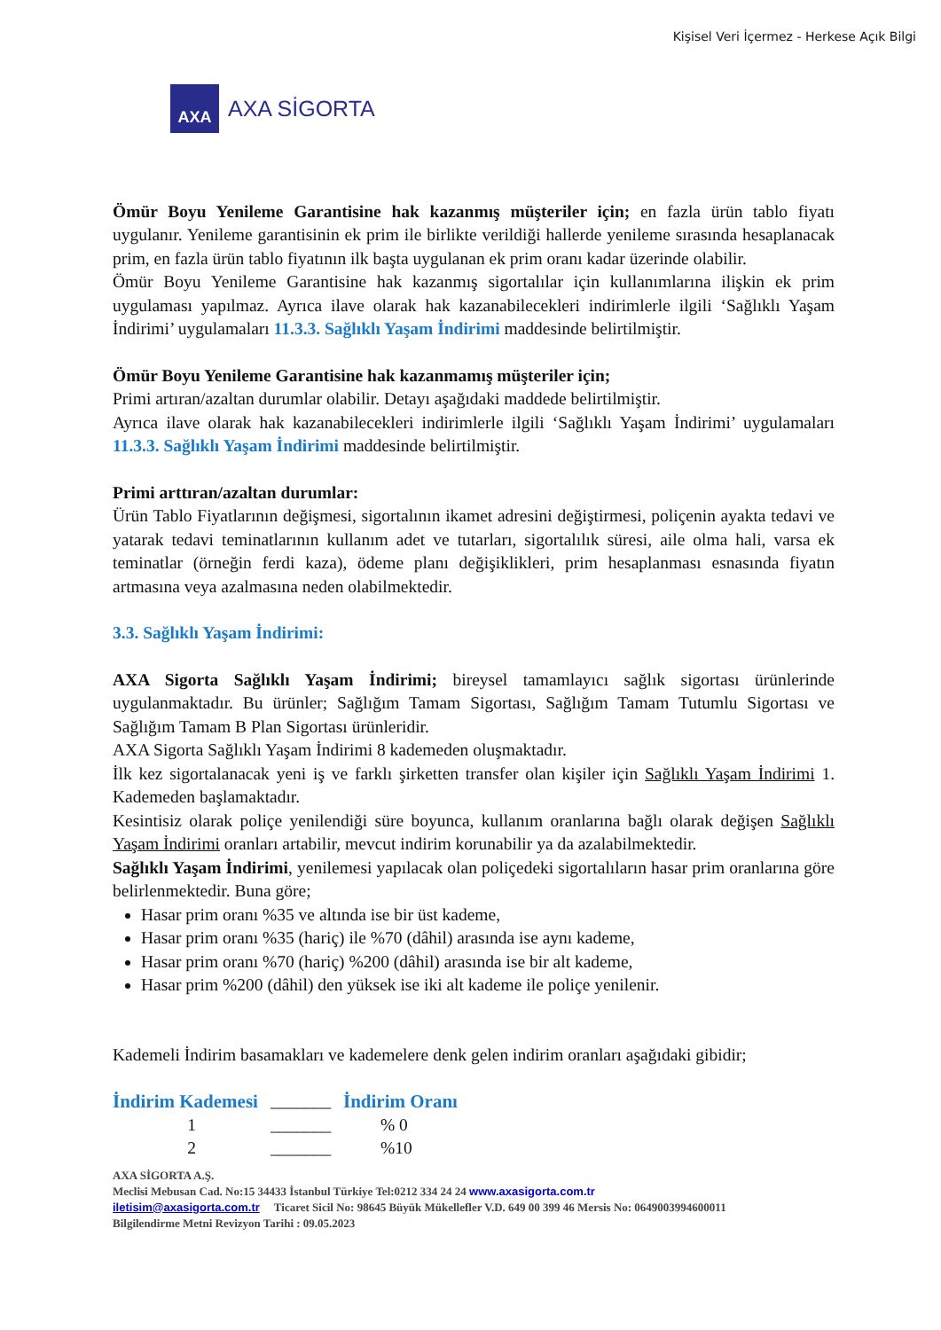Kişisel Veri İçermez - Herkese Açık Bilgi
AXA
AXA SİGORTA
Ömür Boyu Yenileme Garantisine hak kazanmış müşteriler için; en fazla ürün tablo fiyatı uygulanır. Yenileme garantisinin ek prim ile birlikte verildiği hallerde yenileme sırasında hesaplanacak prim, en fazla ürün tablo fiyatının ilk başta uygulanan ek prim oranı kadar üzerinde olabilir.
Ömür Boyu Yenileme Garantisine hak kazanmış sigortalılar için kullanımlarına ilişkin ek prim uygulaması yapılmaz. Ayrıca ilave olarak hak kazanabilecekleri indirimlerle ilgili ‘Sağlıklı Yaşam İndirimi’ uygulamaları 11.3.3. Sağlıklı Yaşam İndirimi maddesinde belirtilmiştir.
Ömür Boyu Yenileme Garantisine hak kazanmamış müşteriler için;
Primi artıran/azaltan durumlar olabilir. Detayı aşağıdaki maddede belirtilmiştir.
Ayrıca ilave olarak hak kazanabilecekleri indirimlerle ilgili ‘Sağlıklı Yaşam İndirimi’ uygulamaları 11.3.3. Sağlıklı Yaşam İndirimi maddesinde belirtilmiştir.
Primi arttıran/azaltan durumlar:
Ürün Tablo Fiyatlarının değişmesi, sigortalının ikamet adresini değiştirmesi, poliçenin ayakta tedavi ve yatarak tedavi teminatlarının kullanım adet ve tutarları, sigortalılık süresi, aile olma hali, varsa ek teminatlar (örneğin ferdi kaza), ödeme planı değişiklikleri, prim hesaplanması esnasında fiyatın artmasına veya azalmasına neden olabilmektedir.
3.3. Sağlıklı Yaşam İndirimi:
AXA Sigorta Sağlıklı Yaşam İndirimi; bireysel tamamlayıcı sağlık sigortası ürünlerinde uygulanmaktadır. Bu ürünler; Sağlığım Tamam Sigortası, Sağlığım Tamam Tutumlu Sigortası ve Sağlığım Tamam B Plan Sigortası ürünleridir.
AXA Sigorta Sağlıklı Yaşam İndirimi 8 kademeden oluşmaktadır.
İlk kez sigortalanacak yeni iş ve farklı şirketten transfer olan kişiler için Sağlıklı Yaşam İndirimi 1. Kademeden başlamaktadır.
Kesintisiz olarak poliçe yenilendiği süre boyunca, kullanım oranlarına bağlı olarak değişen Sağlıklı Yaşam İndirimi oranları artabilir, mevcut indirim korunabilir ya da azalabilmektedir.
Sağlıklı Yaşam İndirimi, yenilemesi yapılacak olan poliçedeki sigortalıların hasar prim oranlarına göre belirlenmektedir. Buna göre;
Hasar prim oranı %35 ve altında ise bir üst kademe,
Hasar prim oranı %35 (hariç) ile %70 (dâhil) arasında ise aynı kademe,
Hasar prim oranı %70 (hariç) %200 (dâhil) arasında ise bir alt kademe,
Hasar prim %200 (dâhil) den yüksek ise iki alt kademe ile poliçe yenilenir.
Kademeli İndirim basamakları ve kademelere denk gelen indirim oranları aşağıdaki gibidir;
| İndirim Kademesi | _______ | İndirim Oranı |
| 1 | _______ | % 0 |
| 2 | _______ | %10 |
AXA SİGORTA A.Ş.
Meclisi Mebusan Cad. No:15 34433 İstanbul Türkiye Tel:0212 334 24 24 www.axasigorta.com.tr
iletisim@axasigorta.com.tr Ticaret Sicil No: 98645 Büyük Mükellefler V.D. 649 00 399 46 Mersis No: 0649003994600011
Bilgilendirme Metni Revizyon Tarihi : 09.05.2023